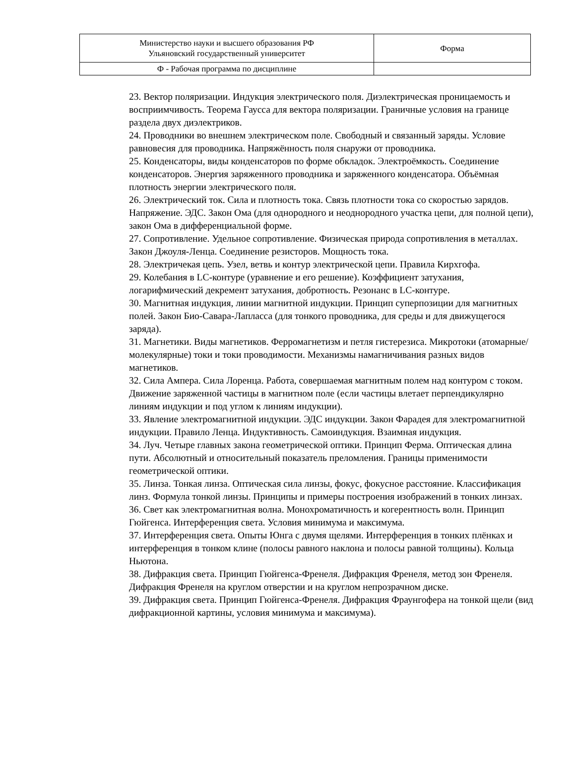| Министерство науки и высшего образования РФ Ульяновский государственный университет | Форма |
| Ф - Рабочая программа по дисциплине | |
23. Вектор поляризации. Индукция электрического поля. Диэлектрическая проницаемость и восприимчивость. Теорема Гаусса для вектора поляризации. Граничные условия на границе раздела двух диэлектриков.
24. Проводники во внешнем электрическом поле. Свободный и связанный заряды. Условие равновесия для проводника. Напряжённость поля снаружи от проводника.
25. Конденсаторы, виды конденсаторов по форме обкладок. Электроёмкость. Соединение конденсаторов. Энергия заряженного проводника и заряженного конденсатора. Объёмная плотность энергии электрического поля.
26. Электрический ток. Сила и плотность тока. Связь плотности тока со скоростью зарядов. Напряжение. ЭДС. Закон Ома (для однородного и неоднородного участка цепи, для полной цепи), закон Ома в дифференциальной форме.
27. Сопротивление. Удельное сопротивление. Физическая природа сопротивления в металлах. Закон Джоуля-Ленца. Соединение резисторов. Мощность тока.
28. Электричекая цепь. Узел, ветвь и контур электрической цепи. Правила Кирхгофа.
29. Колебания в LC-контуре (уравнение и его решение). Коэффициент затухания, логарифмический декремент затухания, добротность. Резонанс в LC-контуре.
30. Магнитная индукция, линии магнитной индукции. Принцип суперпозиции для магнитных полей. Закон Био-Савара-Лапласса (для тонкого проводника, для среды и для движущегося заряда).
31. Магнетики. Виды магнетиков. Ферромагнетизм и петля гистерезиса. Микротоки (атомарные/молекулярные) токи и токи проводимости. Механизмы намагничивания разных видов магнетиков.
32. Сила Ампера. Сила Лоренца. Работа, совершаемая магнитным полем над контуром с током. Движение заряженной частицы в магнитном поле (если частицы влетает перпендикулярно линиям индукции и под углом к линиям индукции).
33. Явление электромагнитной индукции. ЭДС индукции. Закон Фарадея для электромагнитной индукции. Правило Ленца. Индуктивность. Самоиндукция. Взаимная индукция.
34. Луч. Четыре главных закона геометрической оптики. Принцип Ферма. Оптическая длина пути. Абсолютный и относительный показатель преломления. Границы применимости геометрической оптики.
35. Линза. Тонкая линза. Оптическая сила линзы, фокус, фокусное расстояние. Классификация линз. Формула тонкой линзы. Принципы и примеры построения изображений в тонких линзах.
36. Свет как электромагнитная волна. Монохроматичность и когерентность волн. Принцип Гюйгенса. Интерференция света. Условия минимума и максимума.
37. Интерференция света. Опыты Юнга с двумя щелями. Интерференция в тонких плёнках и интерференция в тонком клине (полосы равного наклона и полосы равной толщины). Кольца Ньютона.
38. Дифракция света. Принцип Гюйгенса-Френеля. Дифракция Френеля, метод зон Френеля. Дифракция Френеля на круглом отверстии и на круглом непрозрачном диске.
39. Дифракция света. Принцип Гюйгенса-Френеля. Дифракция Фраунгофера на тонкой щели (вид дифракционной картины, условия минимума и максимума).